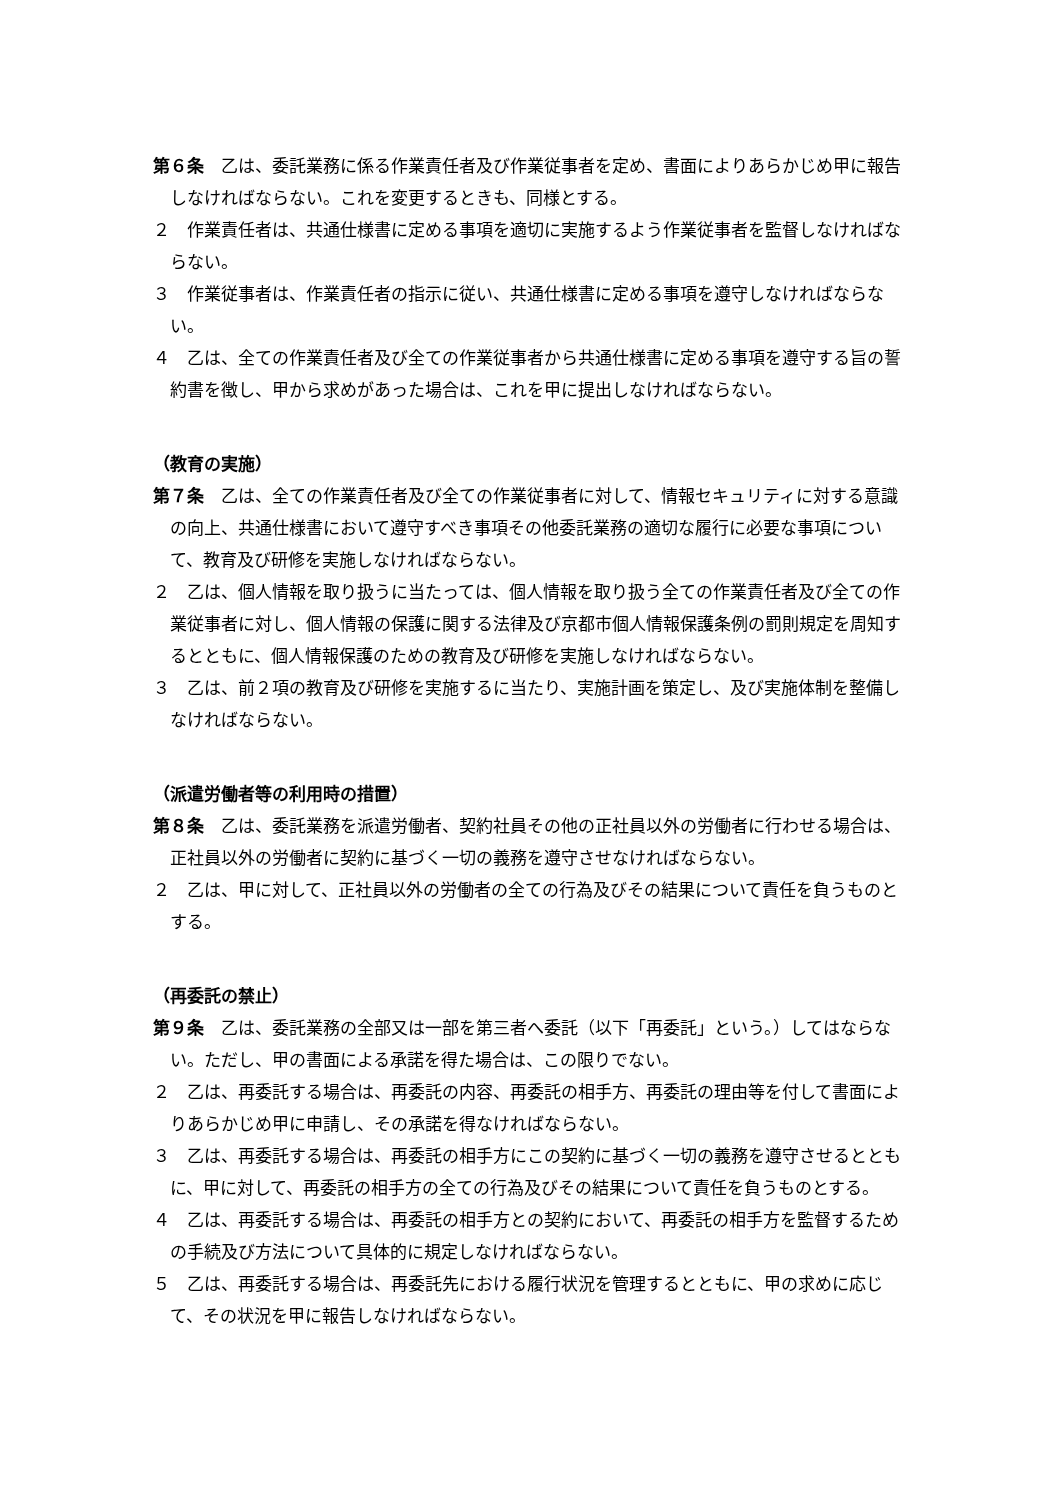第６条　乙は、委託業務に係る作業責任者及び作業従事者を定め、書面によりあらかじめ甲に報告しなければならない。これを変更するときも、同様とする。
２　作業責任者は、共通仕様書に定める事項を適切に実施するよう作業従事者を監督しなければならない。
３　作業従事者は、作業責任者の指示に従い、共通仕様書に定める事項を遵守しなければならない。
４　乙は、全ての作業責任者及び全ての作業従事者から共通仕様書に定める事項を遵守する旨の誓約書を徴し、甲から求めがあった場合は、これを甲に提出しなければならない。
（教育の実施）
第７条　乙は、全ての作業責任者及び全ての作業従事者に対して、情報セキュリティに対する意識の向上、共通仕様書において遵守すべき事項その他委託業務の適切な履行に必要な事項について、教育及び研修を実施しなければならない。
２　乙は、個人情報を取り扱うに当たっては、個人情報を取り扱う全ての作業責任者及び全ての作業従事者に対し、個人情報の保護に関する法律及び京都市個人情報保護条例の罰則規定を周知するとともに、個人情報保護のための教育及び研修を実施しなければならない。
３　乙は、前２項の教育及び研修を実施するに当たり、実施計画を策定し、及び実施体制を整備しなければならない。
（派遣労働者等の利用時の措置）
第８条　乙は、委託業務を派遣労働者、契約社員その他の正社員以外の労働者に行わせる場合は、正社員以外の労働者に契約に基づく一切の義務を遵守させなければならない。
２　乙は、甲に対して、正社員以外の労働者の全ての行為及びその結果について責任を負うものとする。
（再委託の禁止）
第９条　乙は、委託業務の全部又は一部を第三者へ委託（以下「再委託」という。）してはならない。ただし、甲の書面による承諾を得た場合は、この限りでない。
２　乙は、再委託する場合は、再委託の内容、再委託の相手方、再委託の理由等を付して書面によりあらかじめ甲に申請し、その承諾を得なければならない。
３　乙は、再委託する場合は、再委託の相手方にこの契約に基づく一切の義務を遵守させるとともに、甲に対して、再委託の相手方の全ての行為及びその結果について責任を負うものとする。
４　乙は、再委託する場合は、再委託の相手方との契約において、再委託の相手方を監督するための手続及び方法について具体的に規定しなければならない。
５　乙は、再委託する場合は、再委託先における履行状況を管理するとともに、甲の求めに応じて、その状況を甲に報告しなければならない。